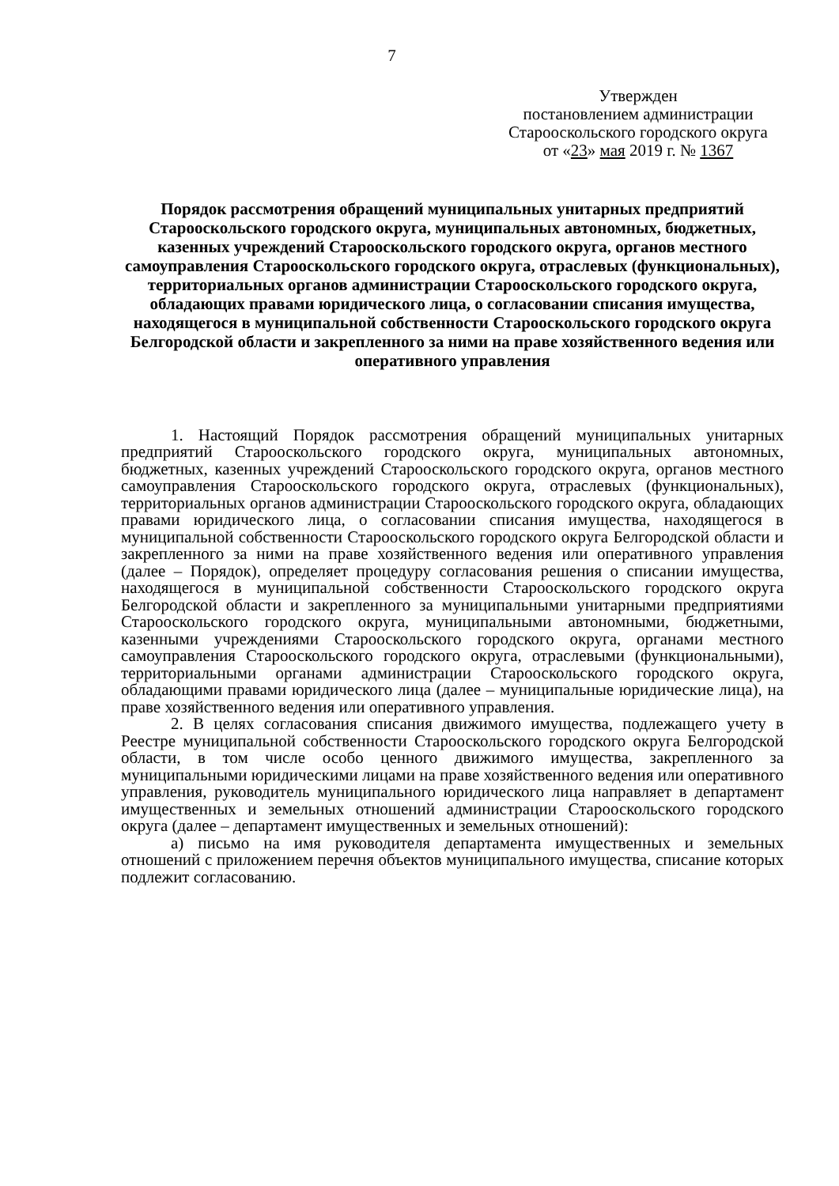7
Утвержден
постановлением администрации
Старооскольского городского округа
от «23» мая 2019 г. № 1367
Порядок рассмотрения обращений муниципальных унитарных предприятий Старооскольского городского округа, муниципальных автономных, бюджетных, казенных учреждений Старооскольского городского округа, органов местного самоуправления Старооскольского городского округа, отраслевых (функциональных), территориальных органов администрации Старооскольского городского округа, обладающих правами юридического лица, о согласовании списания имущества, находящегося в муниципальной собственности Старооскольского городского округа Белгородской области и закрепленного за ними на праве хозяйственного ведения или оперативного управления
1. Настоящий Порядок рассмотрения обращений муниципальных унитарных предприятий Старооскольского городского округа, муниципальных автономных, бюджетных, казенных учреждений Старооскольского городского округа, органов местного самоуправления Старооскольского городского округа, отраслевых (функциональных), территориальных органов администрации Старооскольского городского округа, обладающих правами юридического лица, о согласовании списания имущества, находящегося в муниципальной собственности Старооскольского городского округа Белгородской области и закрепленного за ними на праве хозяйственного ведения или оперативного управления (далее – Порядок), определяет процедуру согласования решения о списании имущества, находящегося в муниципальной собственности Старооскольского городского округа Белгородской области и закрепленного за муниципальными унитарными предприятиями Старооскольского городского округа, муниципальными автономными, бюджетными, казенными учреждениями Старооскольского городского округа, органами местного самоуправления Старооскольского городского округа, отраслевыми (функциональными), территориальными органами администрации Старооскольского городского округа, обладающими правами юридического лица (далее – муниципальные юридические лица), на праве хозяйственного ведения или оперативного управления.
2. В целях согласования списания движимого имущества, подлежащего учету в Реестре муниципальной собственности Старооскольского городского округа Белгородской области, в том числе особо ценного движимого имущества, закрепленного за муниципальными юридическими лицами на праве хозяйственного ведения или оперативного управления, руководитель муниципального юридического лица направляет в департамент имущественных и земельных отношений администрации Старооскольского городского округа (далее – департамент имущественных и земельных отношений):
а) письмо на имя руководителя департамента имущественных и земельных отношений с приложением перечня объектов муниципального имущества, списание которых подлежит согласованию.